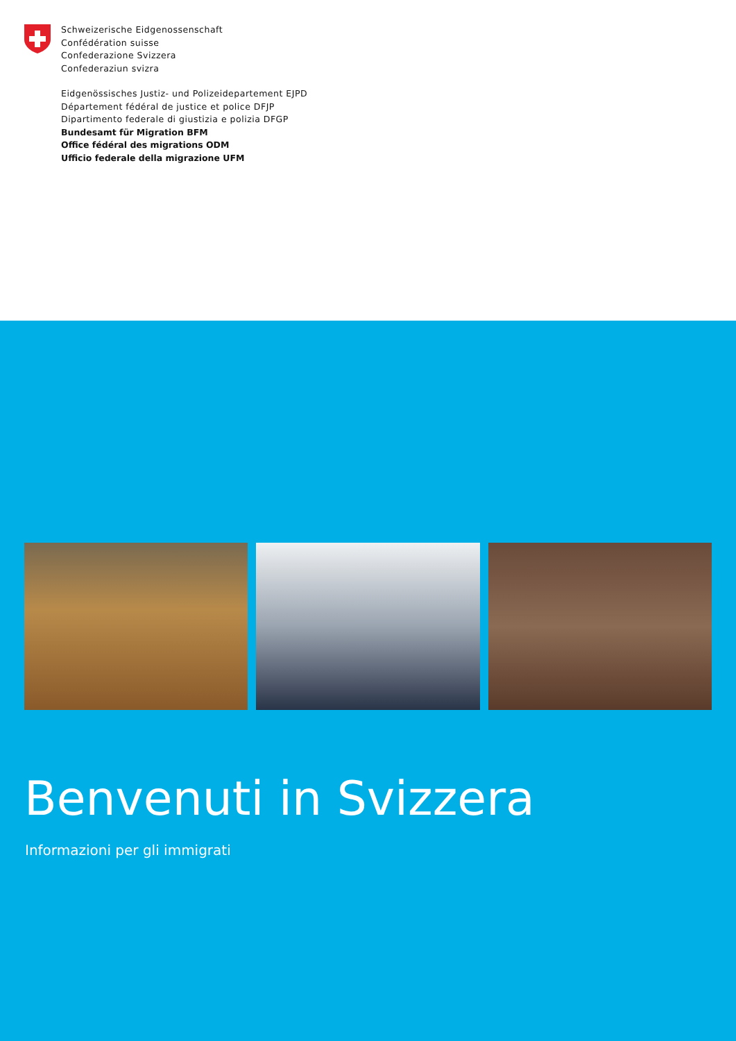Schweizerische Eidgenossenschaft
Confédération suisse
Confederazione Svizzera
Confederaziun svizra
Eidgenössisches Justiz- und Polizeidepartement EJPD
Département fédéral de justice et police DFJP
Dipartimento federale di giustizia e polizia DFGP
Bundesamt für Migration BFM
Office fédéral des migrations ODM
Ufficio federale della migrazione UFM
Benvenuti in Svizzera
Informazioni per gli immigrati